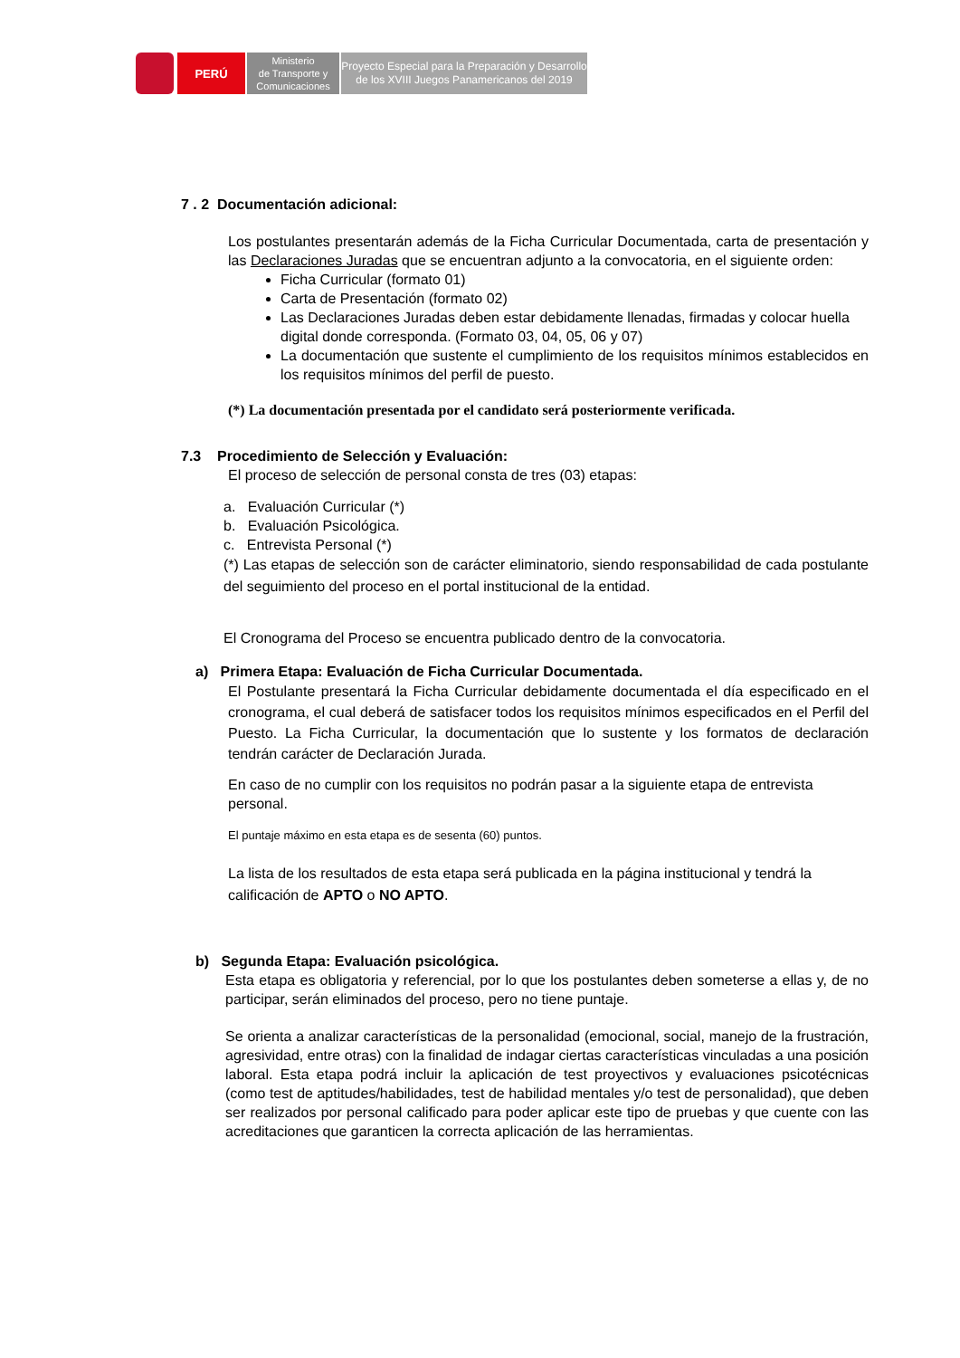PERÚ
Ministerio
de Transporte y
Comunicaciones
Proyecto Especial para la Preparación y Desarrollo
de los XVIII Juegos Panamericanos del 2019
7 . 2 Documentación adicional:
Los postulantes presentarán además de la Ficha Curricular Documentada, carta de presentación y las Declaraciones Juradas que se encuentran adjunto a la convocatoria, en el siguiente orden:
Ficha Curricular (formato 01)
Carta de Presentación (formato 02)
Las Declaraciones Juradas deben estar debidamente llenadas, firmadas y colocar huella digital donde corresponda. (Formato 03, 04, 05, 06 y 07)
La documentación que sustente el cumplimiento de los requisitos mínimos establecidos en los requisitos mínimos del perfil de puesto.
(*) La documentación presentada por el candidato será posteriormente verificada.
7.3 Procedimiento de Selección y Evaluación:
El proceso de selección de personal consta de tres (03) etapas:
a. Evaluación Curricular (*)
b. Evaluación Psicológica.
c. Entrevista Personal (*)
(*) Las etapas de selección son de carácter eliminatorio, siendo responsabilidad de cada postulante del seguimiento del proceso en el portal institucional de la entidad.
El Cronograma del Proceso se encuentra publicado dentro de la convocatoria.
a) Primera Etapa: Evaluación de Ficha Curricular Documentada.
El Postulante presentará la Ficha Curricular debidamente documentada el día especificado en el cronograma, el cual deberá de satisfacer todos los requisitos mínimos especificados en el Perfil del Puesto. La Ficha Curricular, la documentación que lo sustente y los formatos de declaración tendrán carácter de Declaración Jurada.
En caso de no cumplir con los requisitos no podrán pasar a la siguiente etapa de entrevista personal.
El puntaje máximo en esta etapa es de sesenta (60) puntos.
La lista de los resultados de esta etapa será publicada en la página institucional y tendrá la calificación de APTO o NO APTO.
b) Segunda Etapa: Evaluación psicológica.
Esta etapa es obligatoria y referencial, por lo que los postulantes deben someterse a ellas y, de no participar, serán eliminados del proceso, pero no tiene puntaje.
Se orienta a analizar características de la personalidad (emocional, social, manejo de la frustración, agresividad, entre otras) con la finalidad de indagar ciertas características vinculadas a una posición laboral. Esta etapa podrá incluir la aplicación de test proyectivos y evaluaciones psicotécnicas (como test de aptitudes/habilidades, test de habilidad mentales y/o test de personalidad), que deben ser realizados por personal calificado para poder aplicar este tipo de pruebas y que cuente con las acreditaciones que garanticen la correcta aplicación de las herramientas.